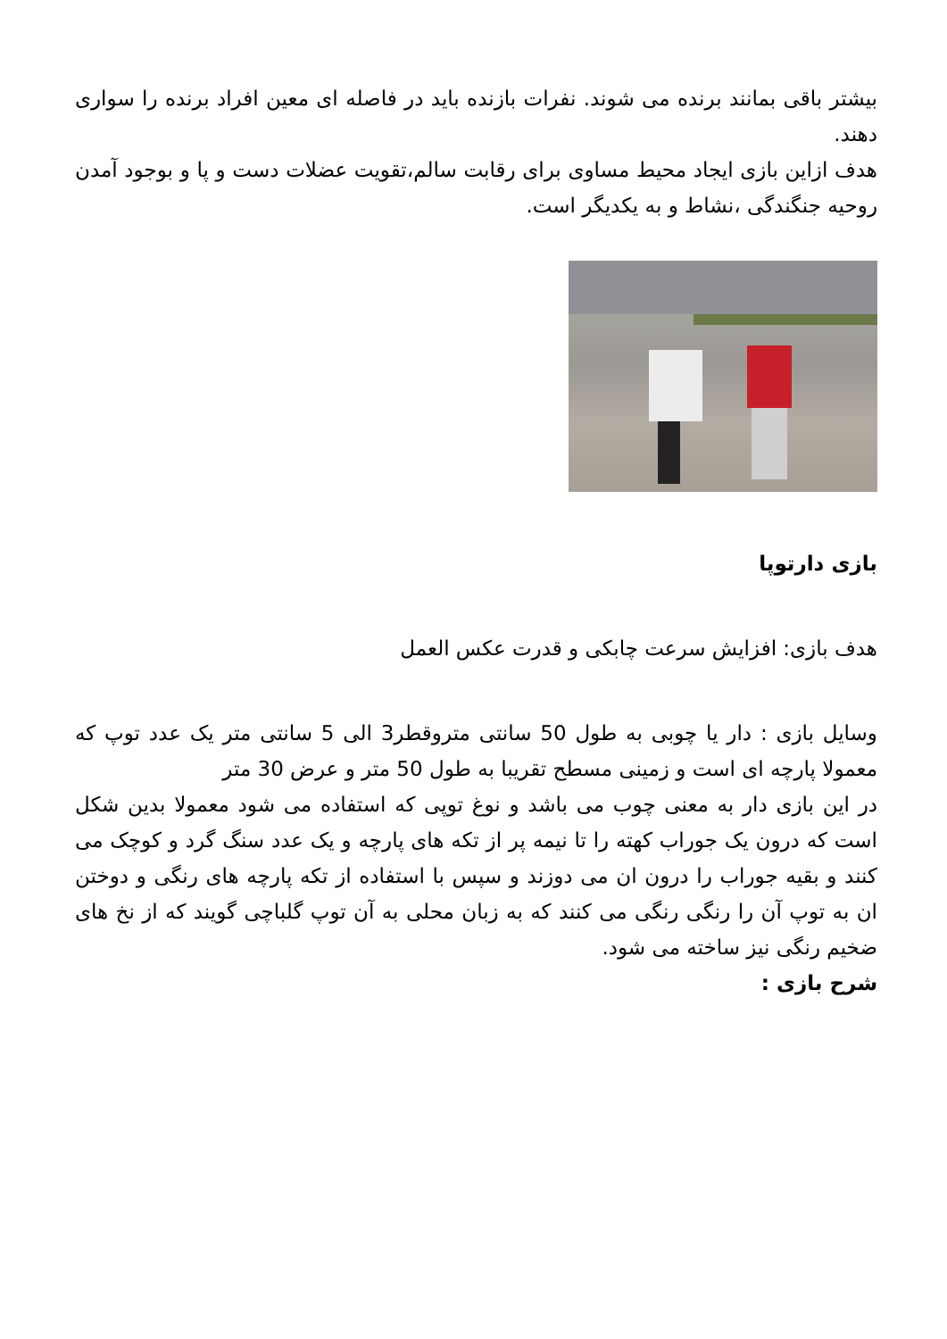بیشتر باقی بمانند برنده می شوند. نفرات بازنده باید در فاصله ای معین افراد برنده را سواری دهند.
هدف ازاین بازی ایجاد محیط مساوی برای رقابت سالم،تقویت عضلات دست و پا و بوجود آمدن روحیه جنگندگی ،نشاط و به یکدیگر است.
بازی دارتوپا
هدف بازی: افزایش سرعت چابکی و قدرت عکس العمل
وسایل بازی : دار یا چوبی به طول 50 سانتی متروقطر3 الی 5 سانتی متر یک عدد توپ که معمولا پارچه ای است و زمینی مسطح تقریبا به طول 50 متر و عرض 30 متر
در این بازی دار به معنی چوب می باشد و نوغ توپی که استفاده می شود معمولا بدین شکل است که درون یک جوراب کهته را تا نیمه پر از تکه های پارچه و یک عدد سنگ گرد و کوچک می کنند و بقیه جوراب را درون ان می دوزند و سپس با استفاده از تکه پارچه های رنگی و دوختن ان به توپ آن را رنگی رنگی می کنند که به زبان محلی به آن توپ گلباچی گویند که از نخ های ضخیم رنگی نیز ساخته می شود.
شرح بازی :